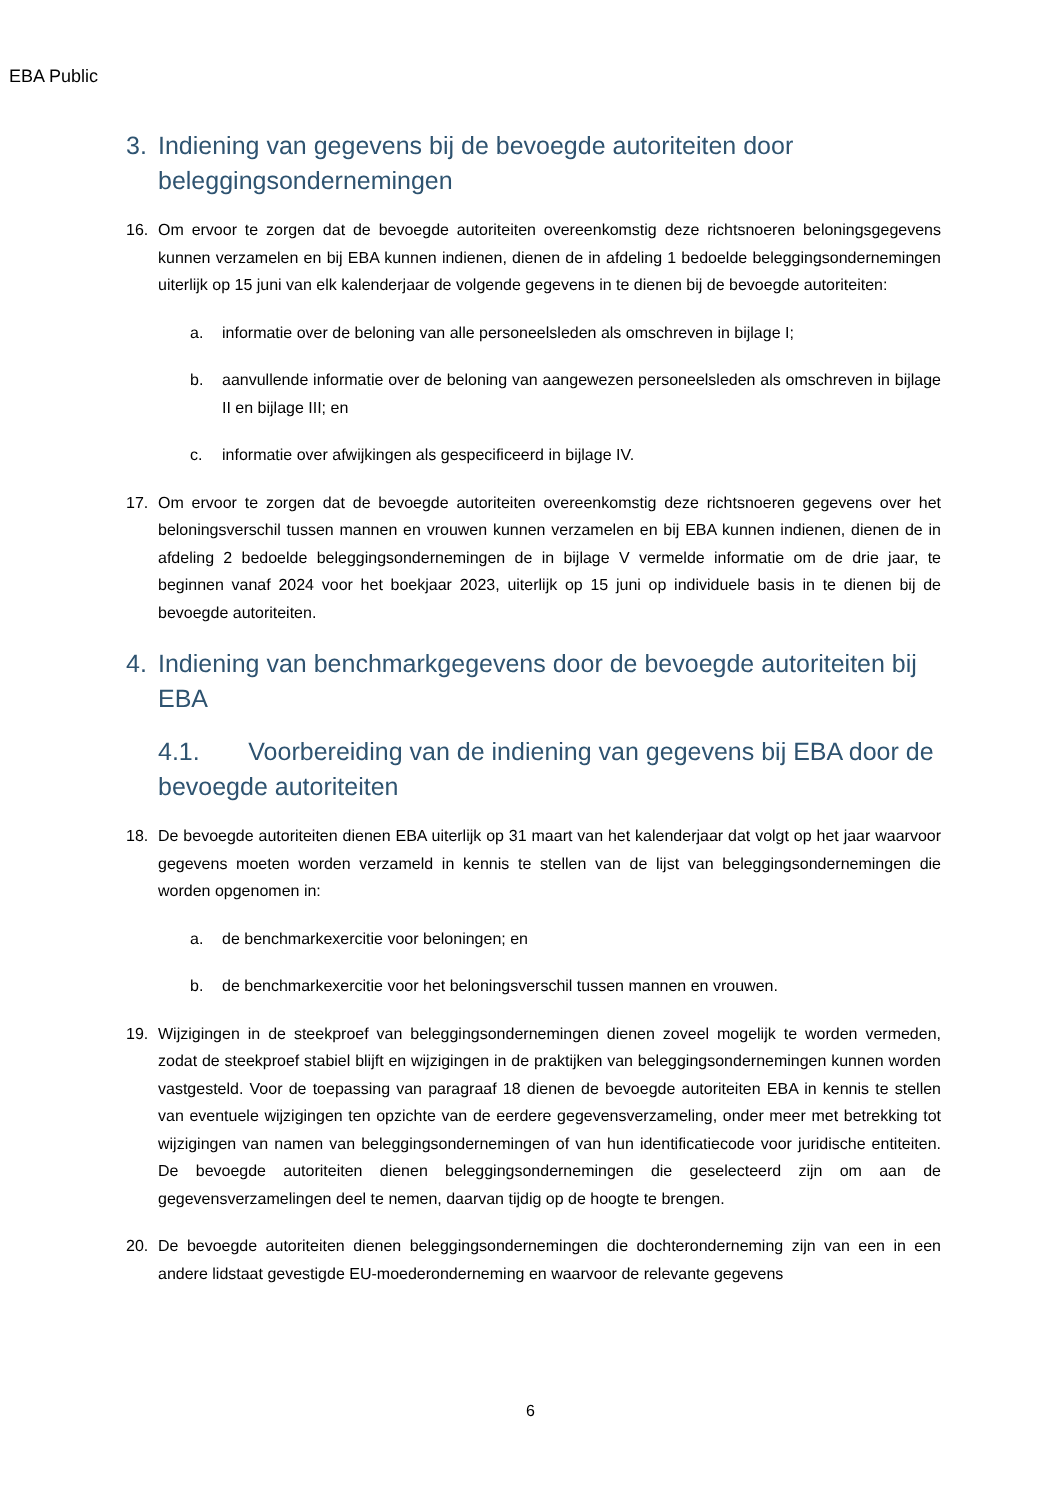EBA Public
3. Indiening van gegevens bij de bevoegde autoriteiten door beleggingsondernemingen
16. Om ervoor te zorgen dat de bevoegde autoriteiten overeenkomstig deze richtsnoeren beloningsgegevens kunnen verzamelen en bij EBA kunnen indienen, dienen de in afdeling 1 bedoelde beleggingsondernemingen uiterlijk op 15 juni van elk kalenderjaar de volgende gegevens in te dienen bij de bevoegde autoriteiten:
a. informatie over de beloning van alle personeelsleden als omschreven in bijlage I;
b. aanvullende informatie over de beloning van aangewezen personeelsleden als omschreven in bijlage II en bijlage III; en
c. informatie over afwijkingen als gespecificeerd in bijlage IV.
17. Om ervoor te zorgen dat de bevoegde autoriteiten overeenkomstig deze richtsnoeren gegevens over het beloningsverschil tussen mannen en vrouwen kunnen verzamelen en bij EBA kunnen indienen, dienen de in afdeling 2 bedoelde beleggingsondernemingen de in bijlage V vermelde informatie om de drie jaar, te beginnen vanaf 2024 voor het boekjaar 2023, uiterlijk op 15 juni op individuele basis in te dienen bij de bevoegde autoriteiten.
4. Indiening van benchmarkgegevens door de bevoegde autoriteiten bij EBA
4.1. Voorbereiding van de indiening van gegevens bij EBA door de bevoegde autoriteiten
18. De bevoegde autoriteiten dienen EBA uiterlijk op 31 maart van het kalenderjaar dat volgt op het jaar waarvoor gegevens moeten worden verzameld in kennis te stellen van de lijst van beleggingsondernemingen die worden opgenomen in:
a. de benchmarkexercitie voor beloningen; en
b. de benchmarkexercitie voor het beloningsverschil tussen mannen en vrouwen.
19. Wijzigingen in de steekproef van beleggingsondernemingen dienen zoveel mogelijk te worden vermeden, zodat de steekproef stabiel blijft en wijzigingen in de praktijken van beleggingsondernemingen kunnen worden vastgesteld. Voor de toepassing van paragraaf 18 dienen de bevoegde autoriteiten EBA in kennis te stellen van eventuele wijzigingen ten opzichte van de eerdere gegevensverzameling, onder meer met betrekking tot wijzigingen van namen van beleggingsondernemingen of van hun identificatiecode voor juridische entiteiten. De bevoegde autoriteiten dienen beleggingsondernemingen die geselecteerd zijn om aan de gegevensverzamelingen deel te nemen, daarvan tijdig op de hoogte te brengen.
20. De bevoegde autoriteiten dienen beleggingsondernemingen die dochteronderneming zijn van een in een andere lidstaat gevestigde EU-moederonderneming en waarvoor de relevante gegevens
6